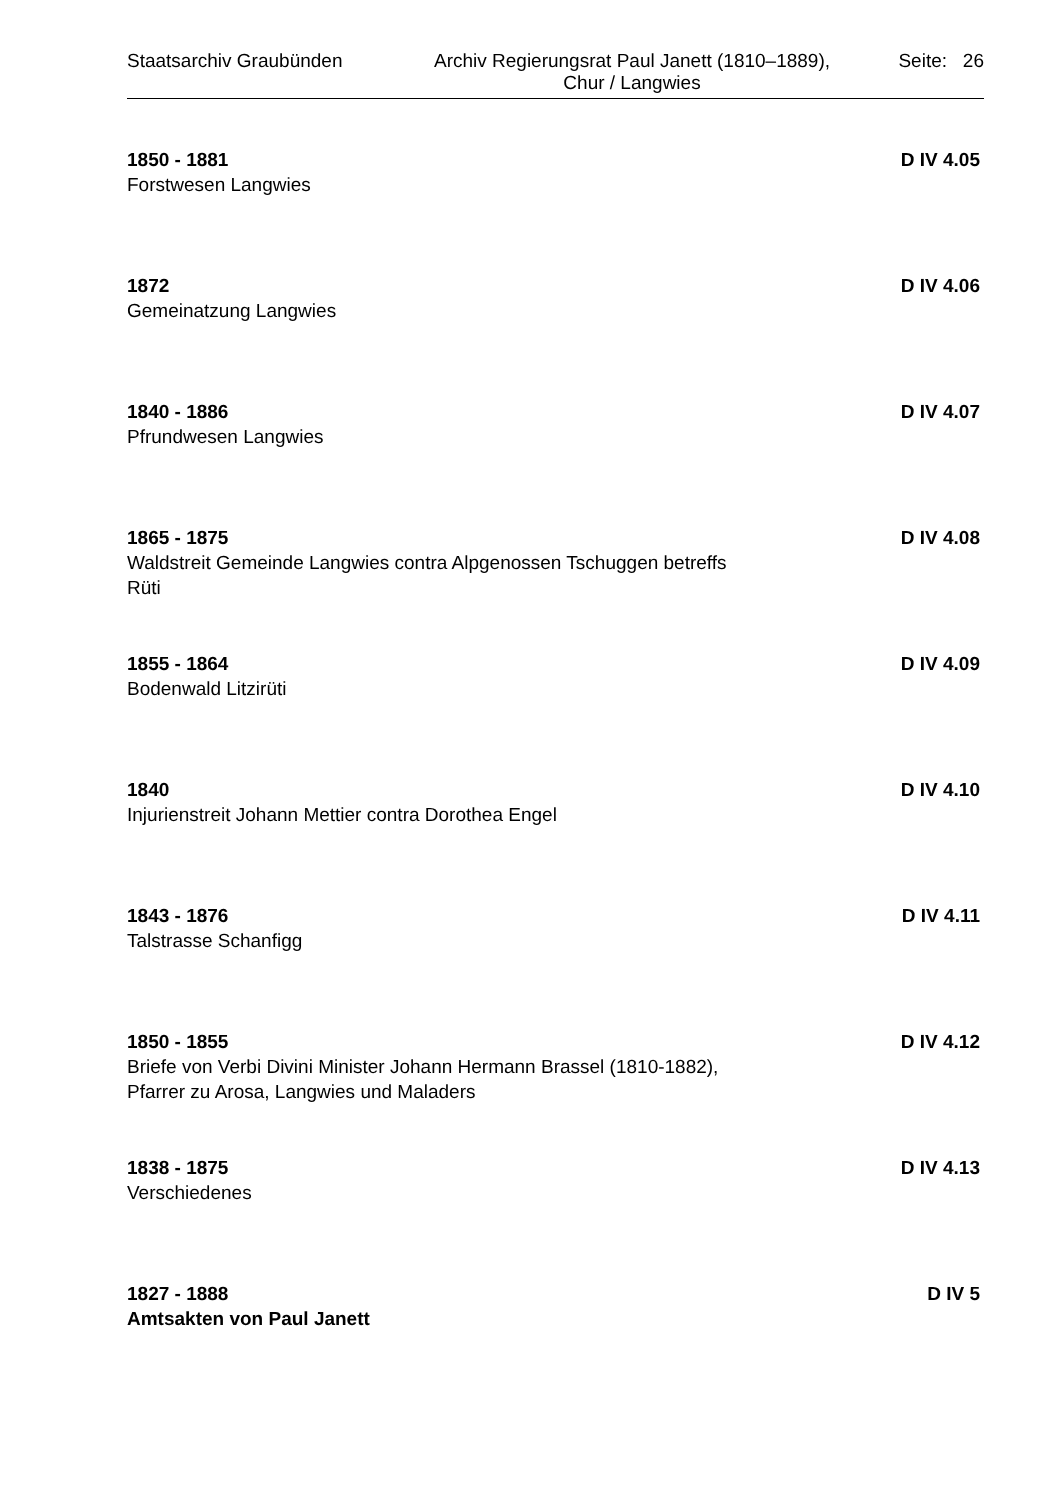Staatsarchiv Graubünden Archiv Regierungsrat Paul Janett (1810–1889),
Chur / Langwies
Seite: 26
1850 - 1881 D IV 4.05
Forstwesen Langwies
1872 D IV 4.06
Gemeinatzung Langwies
1840 - 1886 D IV 4.07
Pfrundwesen Langwies
1865 - 1875 D IV 4.08
Waldstreit Gemeinde Langwies contra Alpgenossen Tschuggen betreffs Rüti
1855 - 1864 D IV 4.09
Bodenwald Litzirüti
1840 D IV 4.10
Injurienstreit Johann Mettier contra Dorothea Engel
1843 - 1876 D IV 4.11
Talstrasse Schanfigg
1850 - 1855 D IV 4.12
Briefe von Verbi Divini Minister Johann Hermann Brassel (1810-1882), Pfarrer zu Arosa, Langwies und Maladers
1838 - 1875 D IV 4.13
Verschiedenes
1827 - 1888 D IV 5
Amtsakten von Paul Janett